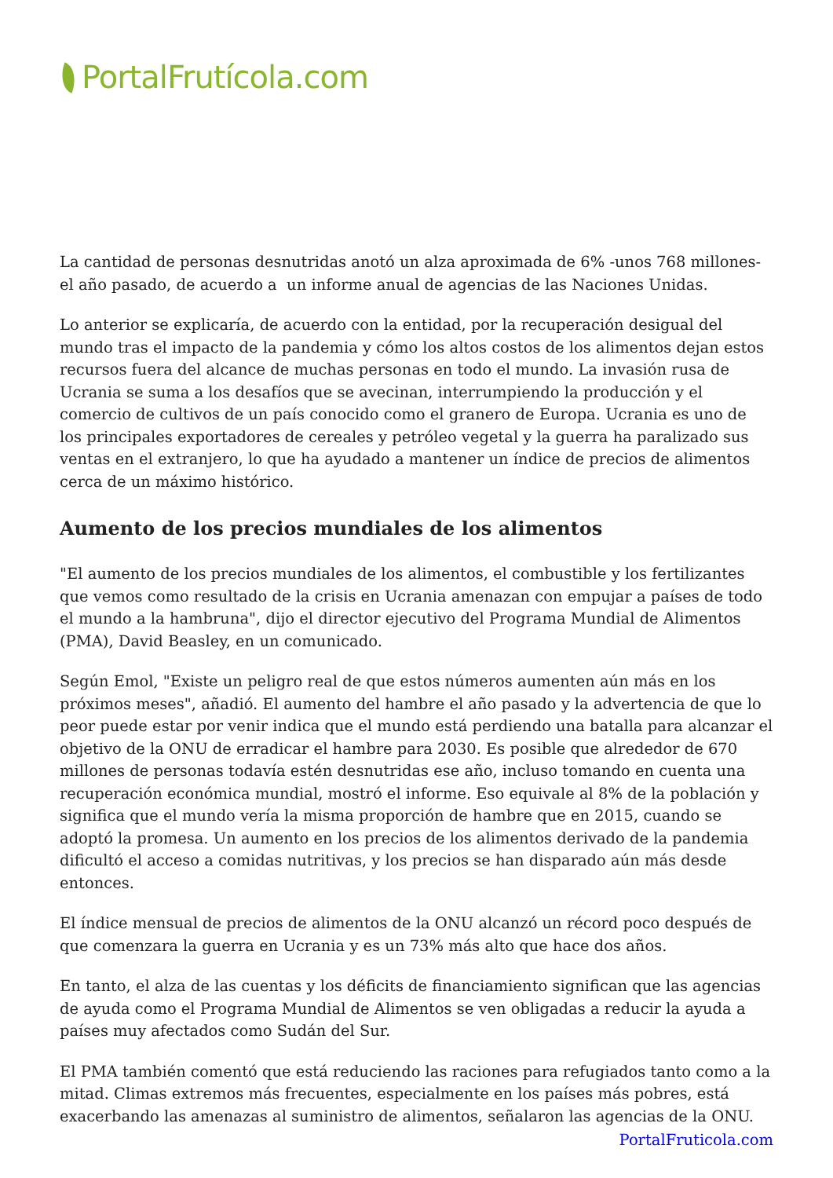PortalFrutícola.com
La cantidad de personas desnutridas anotó un alza aproximada de 6% -unos 768 millones- el año pasado, de acuerdo a un informe anual de agencias de las Naciones Unidas.
Lo anterior se explicaría, de acuerdo con la entidad, por la recuperación desigual del mundo tras el impacto de la pandemia y cómo los altos costos de los alimentos dejan estos recursos fuera del alcance de muchas personas en todo el mundo. La invasión rusa de Ucrania se suma a los desafíos que se avecinan, interrumpiendo la producción y el comercio de cultivos de un país conocido como el granero de Europa. Ucrania es uno de los principales exportadores de cereales y petróleo vegetal y la guerra ha paralizado sus ventas en el extranjero, lo que ha ayudado a mantener un índice de precios de alimentos cerca de un máximo histórico.
Aumento de los precios mundiales de los alimentos
"El aumento de los precios mundiales de los alimentos, el combustible y los fertilizantes que vemos como resultado de la crisis en Ucrania amenazan con empujar a países de todo el mundo a la hambruna", dijo el director ejecutivo del Programa Mundial de Alimentos (PMA), David Beasley, en un comunicado.
Según Emol, "Existe un peligro real de que estos números aumenten aún más en los próximos meses", añadió. El aumento del hambre el año pasado y la advertencia de que lo peor puede estar por venir indica que el mundo está perdiendo una batalla para alcanzar el objetivo de la ONU de erradicar el hambre para 2030. Es posible que alrededor de 670 millones de personas todavía estén desnutridas ese año, incluso tomando en cuenta una recuperación económica mundial, mostró el informe. Eso equivale al 8% de la población y significa que el mundo vería la misma proporción de hambre que en 2015, cuando se adoptó la promesa. Un aumento en los precios de los alimentos derivado de la pandemia dificultó el acceso a comidas nutritivas, y los precios se han disparado aún más desde entonces.
El índice mensual de precios de alimentos de la ONU alcanzó un récord poco después de que comenzara la guerra en Ucrania y es un 73% más alto que hace dos años.
En tanto, el alza de las cuentas y los déficits de financiamiento significan que las agencias de ayuda como el Programa Mundial de Alimentos se ven obligadas a reducir la ayuda a países muy afectados como Sudán del Sur.
El PMA también comentó que está reduciendo las raciones para refugiados tanto como a la mitad. Climas extremos más frecuentes, especialmente en los países más pobres, está exacerbando las amenazas al suministro de alimentos, señalaron las agencias de la ONU.
PortalFruticola.com